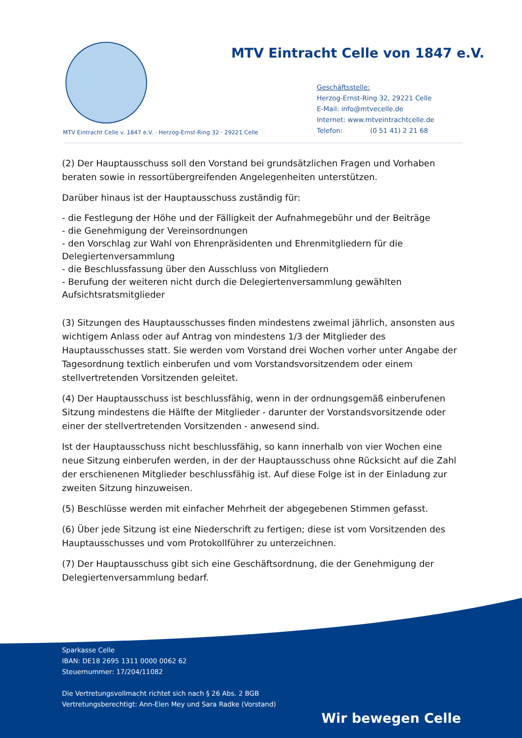MTV Eintracht Celle von 1847 e.V.
Geschäftsstelle:
Herzog-Ernst-Ring 32, 29221 Celle
E-Mail: info@mtvecelle.de
Internet: www.mtveintrachtcelle.de
Telefon: (0 51 41) 2 21 68
MTV Eintracht Celle v. 1847 e.V. · Herzog-Ernst-Ring 32 · 29221 Celle
(2) Der Hauptausschuss soll den Vorstand bei grundsätzlichen Fragen und Vorhaben beraten sowie in ressortübergreifenden Angelegenheiten unterstützen.
Darüber hinaus ist der Hauptausschuss zuständig für:
- die Festlegung der Höhe und der Fälligkeit der Aufnahmegebühr und der Beiträge
- die Genehmigung der Vereinsordnungen
- den Vorschlag zur Wahl von Ehrenpräsidenten und Ehrenmitgliedern für die Delegiertenversammlung
- die Beschlussfassung über den Ausschluss von Mitgliedern
- Berufung der weiteren nicht durch die Delegiertenversammlung gewählten Aufsichtsratsmitglieder
(3) Sitzungen des Hauptausschusses finden mindestens zweimal jährlich, ansonsten aus wichtigem Anlass oder auf Antrag von mindestens 1/3 der Mitglieder des Hauptausschusses statt. Sie werden vom Vorstand drei Wochen vorher unter Angabe der Tagesordnung textlich einberufen und vom Vorstandsvorsitzendem oder einem stellvertretenden Vorsitzenden geleitet.
(4) Der Hauptausschuss ist beschlussfähig, wenn in der ordnungsgemäß einberufenen Sitzung mindestens die Hälfte der Mitglieder - darunter der Vorstandsvorsitzende oder einer der stellvertretenden Vorsitzenden - anwesend sind.
Ist der Hauptausschuss nicht beschlussfähig, so kann innerhalb von vier Wochen eine neue Sitzung einberufen werden, in der der Hauptausschuss ohne Rücksicht auf die Zahl der erschienenen Mitglieder beschlussfähig ist. Auf diese Folge ist in der Einladung zur zweiten Sitzung hinzuweisen.
(5) Beschlüsse werden mit einfacher Mehrheit der abgegebenen Stimmen gefasst.
(6) Über jede Sitzung ist eine Niederschrift zu fertigen; diese ist vom Vorsitzenden des Hauptausschusses und vom Protokollführer zu unterzeichnen.
(7) Der Hauptausschuss gibt sich eine Geschäftsordnung, die der Genehmigung der Delegiertenversammlung bedarf.
Sparkasse Celle
IBAN: DE18 2695 1311 0000 0062 62
Steuernummer: 17/204/11082
Die Vertretungsvollmacht richtet sich nach § 26 Abs. 2 BGB
Vertretungsberechtigt: Ann-Elen Mey und Sara Radke (Vorstand)
Wir bewegen Celle